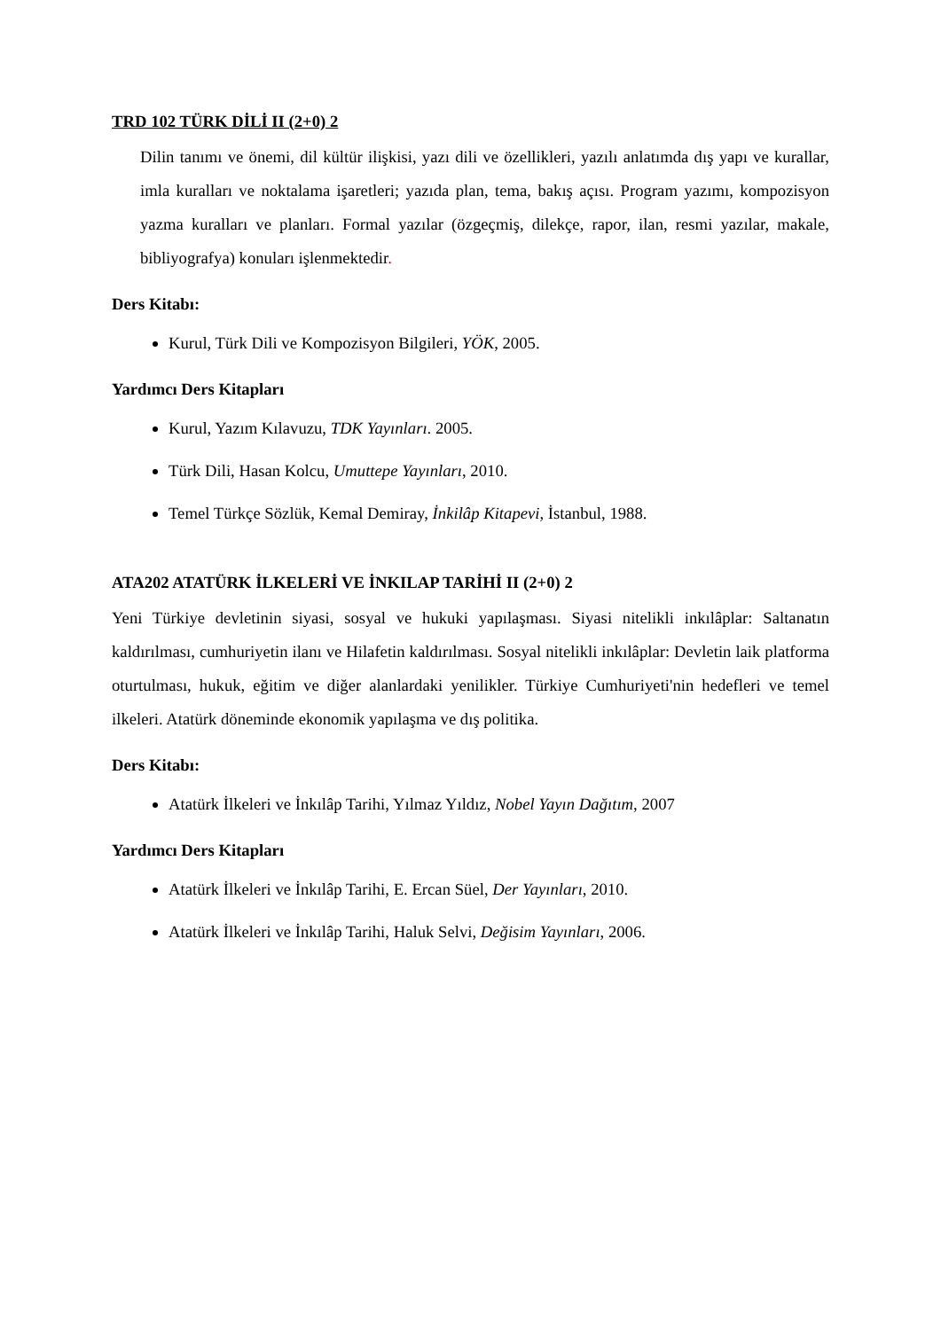TRD 102 TÜRK DİLİ II (2+0) 2
Dilin tanımı ve önemi, dil kültür ilişkisi, yazı dili ve özellikleri, yazılı anlatımda dış yapı ve kurallar, imla kuralları ve noktalama işaretleri; yazıda plan, tema, bakış açısı. Program yazımı, kompozisyon yazma kuralları ve planları. Formal yazılar (özgeçmiş, dilekçe, rapor, ilan, resmi yazılar, makale, bibliyografya) konuları işlenmektedir.
Ders Kitabı:
Kurul, Türk Dili ve Kompozisyon Bilgileri, YÖK, 2005.
Yardımcı Ders Kitapları
Kurul, Yazım Kılavuzu, TDK Yayınları. 2005.
Türk Dili, Hasan Kolcu, Umuttepe Yayınları, 2010.
Temel Türkçe Sözlük, Kemal Demiray, İnkilâp Kitapevi, İstanbul, 1988.
ATA202 ATATÜRK İLKELERİ VE İNKILAP TARİHİ II (2+0) 2
Yeni Türkiye devletinin siyasi, sosyal ve hukuki yapılaşması. Siyasi nitelikli inkılâplar: Saltanatın kaldırılması, cumhuriyetin ilanı ve Hilafetin kaldırılması. Sosyal nitelikli inkılâplar: Devletin laik platforma oturtulması, hukuk, eğitim ve diğer alanlardaki yenilikler. Türkiye Cumhuriyeti'nin hedefleri ve temel ilkeleri. Atatürk döneminde ekonomik yapılaşma ve dış politika.
Ders Kitabı:
Atatürk İlkeleri ve İnkılâp Tarihi, Yılmaz Yıldız, Nobel Yayın Dağıtım, 2007
Yardımcı Ders Kitapları
Atatürk İlkeleri ve İnkılâp Tarihi, E. Ercan Süel, Der Yayınları, 2010.
Atatürk İlkeleri ve İnkılâp Tarihi, Haluk Selvi, Değisim Yayınları, 2006.